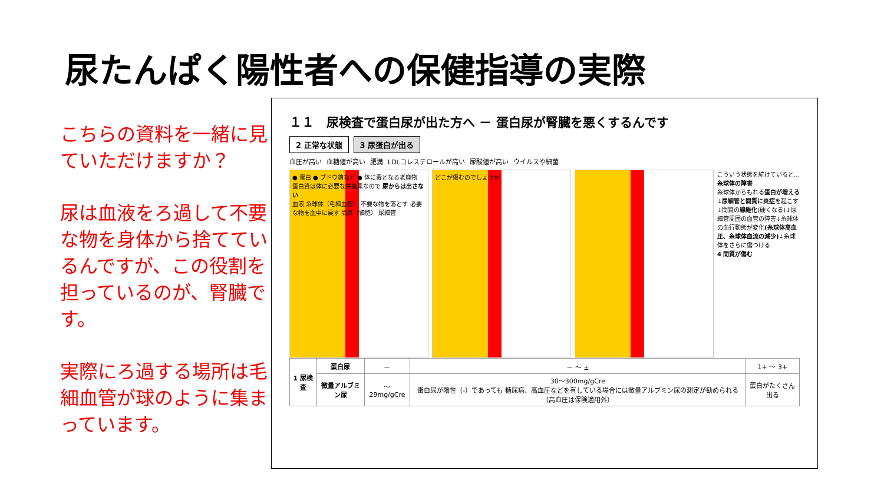尿たんぱく陽性者への保健指導の実際
こちらの資料を一緒に見ていただけますか？
尿は血液をろ過して不要な物を身体から捨てているんですが、この役割を担っているのが、腎臓です。
実際にろ過する場所は毛細血管が球のように集まっています。
１１　尿検査で蛋白尿が出た方へ － 蛋白尿が腎臓を悪くするんです
2 正常な状態 3 尿蛋白が出る
血圧が高い 血糖値が高い 肥満 LDLコレステロールが高い 尿酸値が高い ウイルスや細菌
● 蛋白 ● ブドウ糖など ● 体に毒となる老廃物
蛋白質は体に必要な栄養素なので 尿からは出さない
血液 糸球体（毛細血管） 不要な物を落とす 必要な物を血中に戻す 間質（細胞） 尿細管
どこが傷むのでしょうか
こういう状態を続けていると…
糸球体の障害
糸球体からもれる蛋白が増える↓尿細管と間質に炎症を起こす↓間質の線維化(硬くなる)↓尿細管周囲の血管の障害↓糸球体の血行動態が変化(糸球体高血圧、糸球体血流の減少)↓糸球体をさらに傷つける
4 間質が傷む
| 1 尿検査 | 蛋白尿 | － | － ～ ± | 1+ ～ 3+ |
| | 微量アルブミン尿 | ～29mg/gCre | 30～300mg/gCre 蛋白尿が陰性（-）であっても 糖尿病、高血圧などを有している場合には微量アルブミン尿の測定が勧められる （高血圧は保険適用外） | 蛋白がたくさん出る |